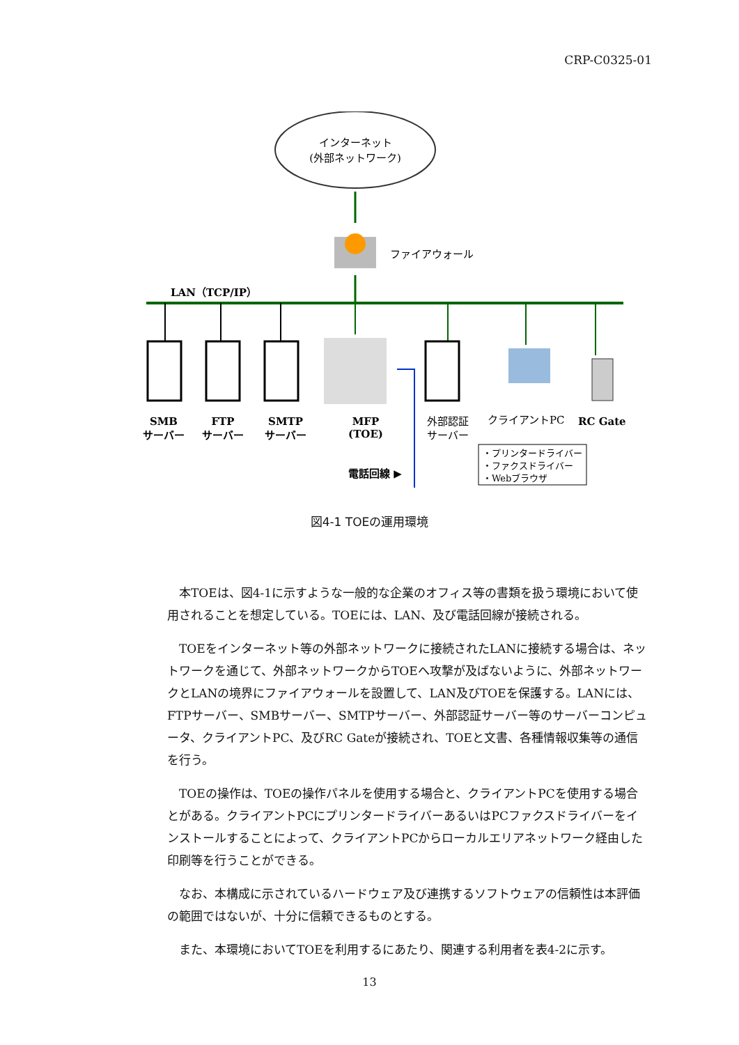CRP-C0325-01
インターネット
(外部ネットワーク)
ファイアウォール
LAN（TCP/IP）
SMB
サーバー
FTP
サーバー
SMTP
サーバー
MFP
(TOE)
外部認証
サーバー
クライアントPC
RC Gate
・プリンタードライバー
・ファクスドライバー
・Webブラウザ
電話回線 ▶
図4-1 TOEの運用環境
本TOEは、図4-1に示すような一般的な企業のオフィス等の書類を扱う環境において使用されることを想定している。TOEには、LAN、及び電話回線が接続される。
TOEをインターネット等の外部ネットワークに接続されたLANに接続する場合は、ネットワークを通じて、外部ネットワークからTOEへ攻撃が及ばないように、外部ネットワークとLANの境界にファイアウォールを設置して、LAN及びTOEを保護する。LANには、FTPサーバー、SMBサーバー、SMTPサーバー、外部認証サーバー等のサーバーコンピュータ、クライアントPC、及びRC Gateが接続され、TOEと文書、各種情報収集等の通信を行う。
TOEの操作は、TOEの操作パネルを使用する場合と、クライアントPCを使用する場合とがある。クライアントPCにプリンタードライバーあるいはPCファクスドライバーをインストールすることによって、クライアントPCからローカルエリアネットワーク経由した印刷等を行うことができる。
なお、本構成に示されているハードウェア及び連携するソフトウェアの信頼性は本評価の範囲ではないが、十分に信頼できるものとする。
また、本環境においてTOEを利用するにあたり、関連する利用者を表4-2に示す。
13